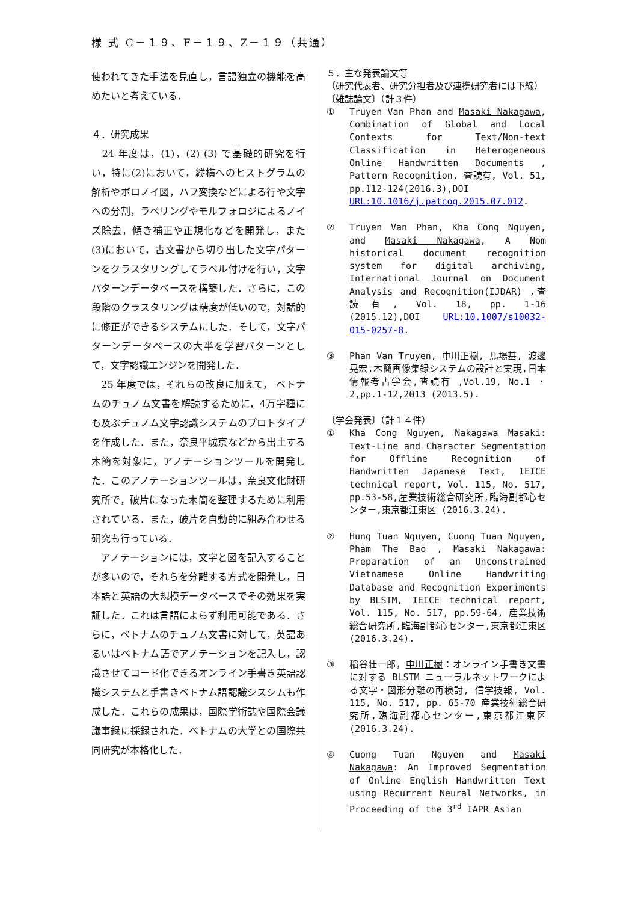様 式 C－１９、F－１９、Z－１９（共通）
使われてきた手法を見直し，言語独立の機能を高めたいと考えている．
４．研究成果
　24 年度は，(1)，(2) (3) で基礎的研究を行い，特に(2)において，縦横へのヒストグラムの解析やボロノイ図，ハフ変換などによる行や文字への分割，ラベリングやモルフォロジによるノイズ除去，傾き補正や正規化などを開発し，また(3)において，古文書から切り出した文字パターンをクラスタリングしてラベル付けを行い，文字パターンデータベースを構築した．さらに，この段階のクラスタリングは精度が低いので，対話的に修正ができるシステムにした．そして，文字パターンデータベースの大半を学習パターンとして，文字認識エンジンを開発した．
　25 年度では，それらの改良に加えて， ベトナムのチュノム文書を解読するために，4万字種にも及ぶチュノム文字認識システムのプロトタイプを作成した．また，奈良平城京などから出土する木簡を対象に，アノテーションツールを開発した．このアノテーションツールは，奈良文化財研究所で，破片になった木簡を整理するために利用されている．また，破片を自動的に組み合わせる研究も行っている．
　アノテーションには，文字と図を記入することが多いので，それらを分離する方式を開発し，日本語と英語の大規模データベースでその効果を実証した．これは言語によらず利用可能である．さらに，ベトナムのチュノム文書に対して，英語あるいはベトナム語でアノテーションを記入し，認識させてコード化できるオンライン手書き英語認識システムと手書きベトナム語認識シスシムも作成した．これらの成果は，国際学術誌や国際会議議事録に採録された．ベトナムの大学との国際共同研究が本格化した．
５．主な発表論文等
（研究代表者、研究分担者及び連携研究者には下線）
〔雑誌論文〕（計３件）
① Truyen Van Phan and Masaki Nakagawa, Combination of Global and Local Contexts for Text/Non-text Classification in Heterogeneous Online Handwritten Documents , Pattern Recognition, 査読有, Vol. 51, pp.112-124(2016.3),DOI URL:10.1016/j.patcog.2015.07.012.
② Truyen Van Phan, Kha Cong Nguyen, and Masaki Nakagawa, A Nom historical document recognition system for digital archiving, International Journal on Document Analysis and Recognition(IJDAR) ,査読有, Vol. 18, pp. 1-16 (2015.12),DOI URL:10.1007/s10032-015-0257-8.
③ Phan Van Truyen, 中川正樹, 馬場基, 渡邊晃宏,木簡画像集録システムの設計と実現,日本情報考古学会,査読有 ,Vol.19, No.1 ・ 2,pp.1-12,2013 (2013.5).
〔学会発表〕（計１４件）
① Kha Cong Nguyen, Nakagawa Masaki: Text-Line and Character Segmentation for Offline Recognition of Handwritten Japanese Text, IEICE technical report, Vol. 115, No. 517, pp.53-58,産業技術総合研究所,臨海副都心センター,東京都江東区 (2016.3.24).
② Hung Tuan Nguyen, Cuong Tuan Nguyen, Pham The Bao , Masaki Nakagawa: Preparation of an Unconstrained Vietnamese Online Handwriting Database and Recognition Experiments by BLSTM, IEICE technical report, Vol. 115, No. 517, pp.59-64, 産業技術総合研究所,臨海副都心センター,東京都江東区(2016.3.24).
③ 稲谷壮一郎，中川正樹：オンライン手書き文書に対する BLSTM ニューラルネットワークによる文字・図形分離の再検討, 信学技報, Vol. 115, No. 517, pp. 65-70 産業技術総合研究所,臨海副都心センター,東京都江東区(2016.3.24).
④ Cuong Tuan Nguyen and Masaki Nakagawa: An Improved Segmentation of Online English Handwritten Text using Recurrent Neural Networks, in Proceeding of the 3<sup>rd</sup> IAPR Asian